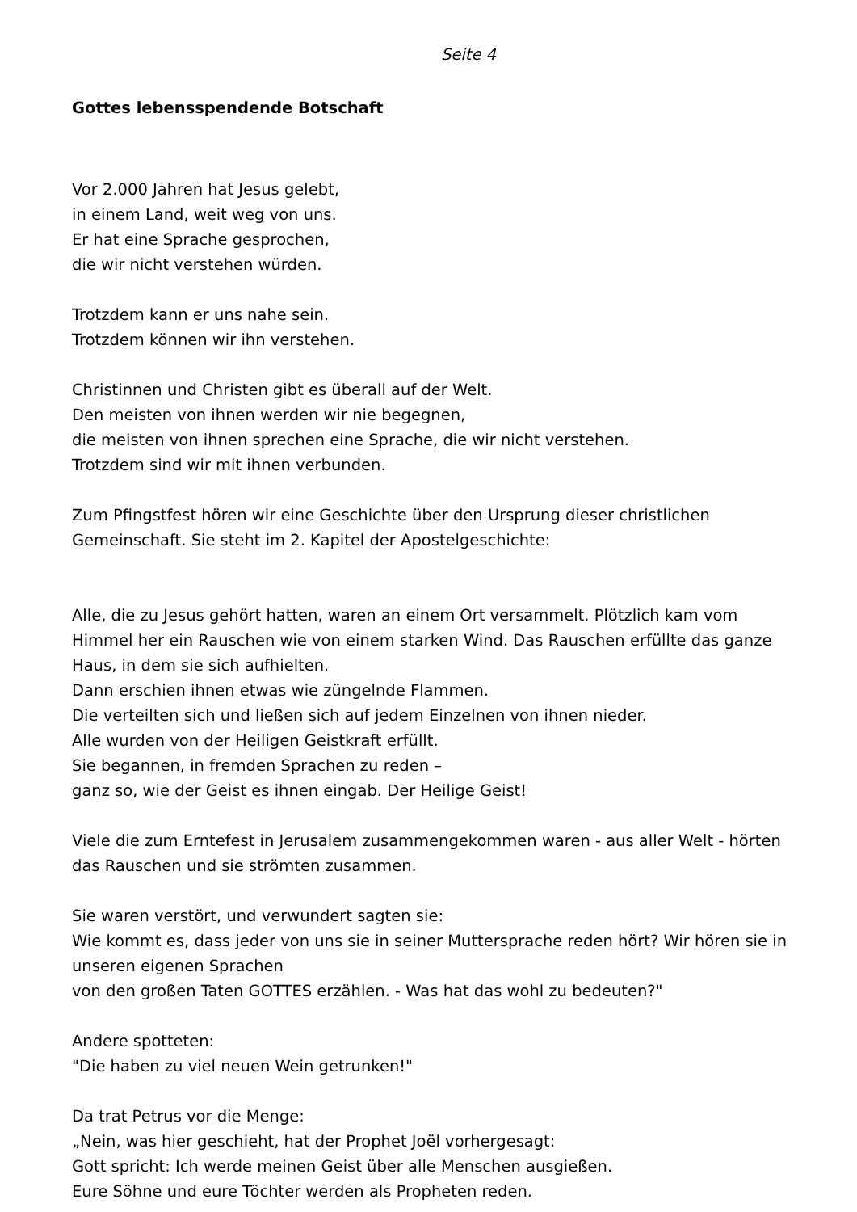Seite 4
Gottes lebensspendende Botschaft
Vor 2.000 Jahren hat Jesus gelebt,
in einem Land, weit weg von uns.
Er hat eine Sprache gesprochen,
die wir nicht verstehen würden.
Trotzdem kann er uns nahe sein.
Trotzdem können wir ihn verstehen.
Christinnen und Christen gibt es überall auf der Welt.
Den meisten von ihnen werden wir nie begegnen,
die meisten von ihnen sprechen eine Sprache, die wir nicht verstehen.
Trotzdem sind wir mit ihnen verbunden.
Zum Pfingstfest hören wir eine Geschichte über den Ursprung dieser christlichen Gemeinschaft. Sie steht im 2. Kapitel der Apostelgeschichte:
Alle, die zu Jesus gehört hatten, waren an einem Ort versammelt. Plötzlich kam vom Himmel her ein Rauschen wie von einem starken Wind. Das Rauschen erfüllte das ganze Haus, in dem sie sich aufhielten.
Dann erschien ihnen etwas wie züngelnde Flammen.
Die verteilten sich und ließen sich auf jedem Einzelnen von ihnen nieder.
Alle wurden von der Heiligen Geistkraft erfüllt.
Sie begannen, in fremden Sprachen zu reden –
ganz so, wie der Geist es ihnen eingab. Der Heilige Geist!
Viele die zum Erntefest in Jerusalem zusammengekommen waren - aus aller Welt - hörten das Rauschen und sie strömten zusammen.
Sie waren verstört, und verwundert sagten sie:
Wie kommt es, dass jeder von uns sie in seiner Muttersprache reden hört? Wir hören sie in unseren eigenen Sprachen
von den großen Taten GOTTES erzählen. - Was hat das wohl zu bedeuten?"
Andere spotteten:
"Die haben zu viel neuen Wein getrunken!"
Da trat Petrus vor die Menge:
„Nein, was hier geschieht, hat der Prophet Joël vorhergesagt:
Gott spricht: Ich werde meinen Geist über alle Menschen ausgießen.
Eure Söhne und eure Töchter werden als Propheten reden.